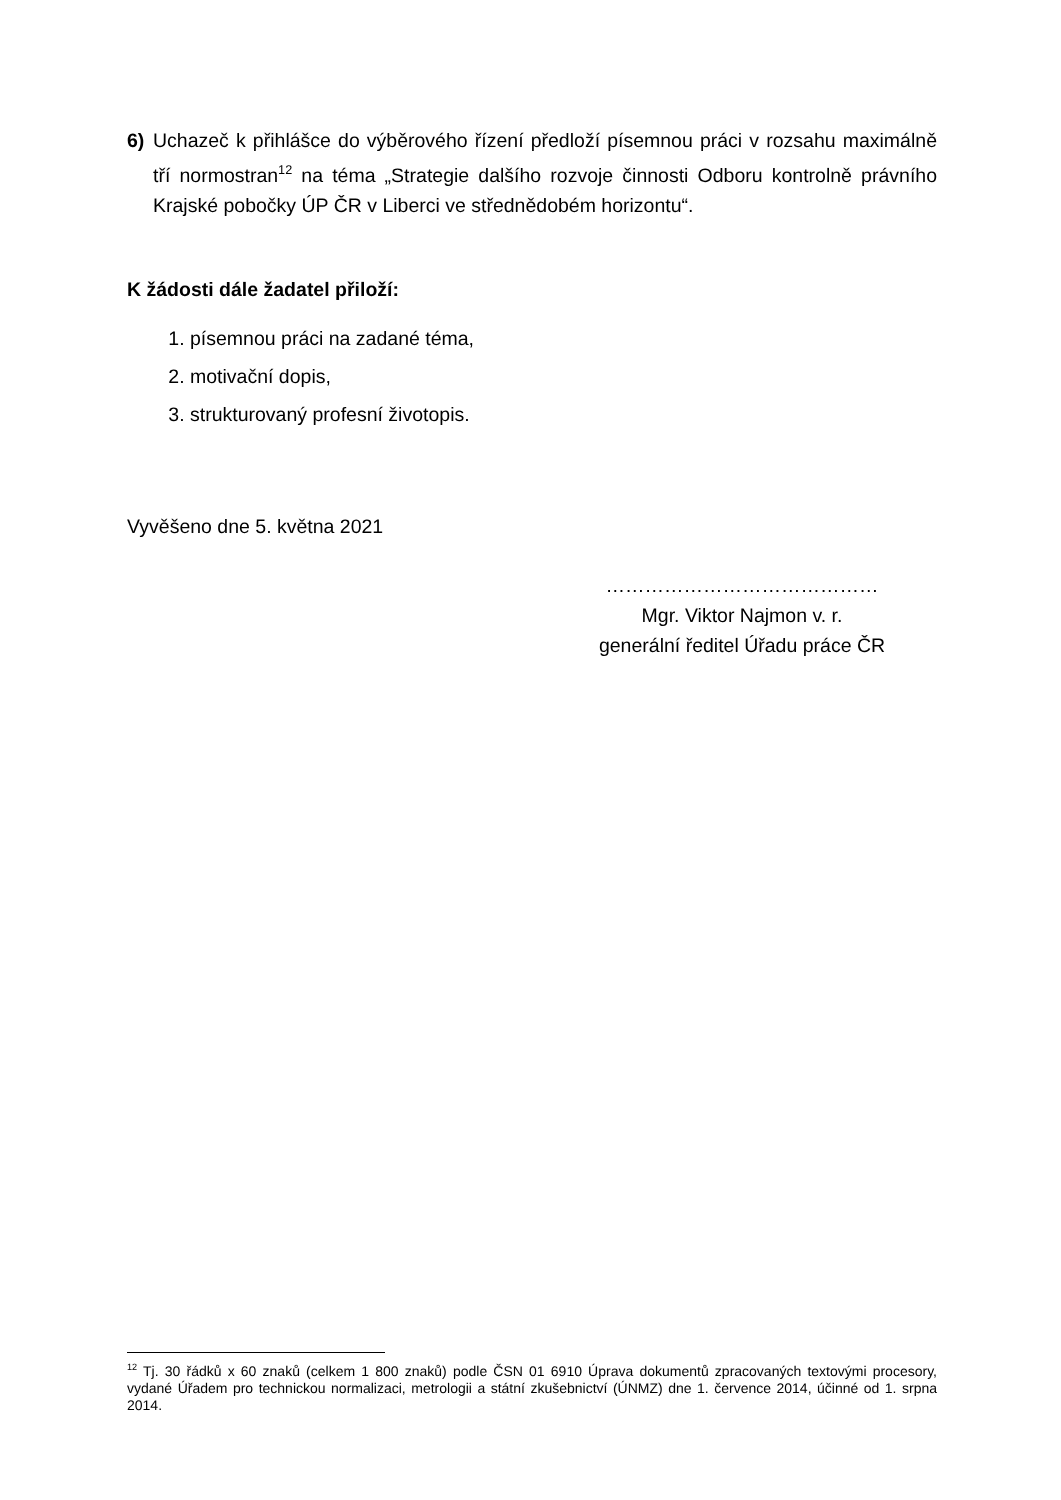6) Uchazeč k přihlášce do výběrového řízení předloží písemnou práci v rozsahu maximálně tří normostran<sup>12</sup> na téma „Strategie dalšího rozvoje činnosti Odboru kontrolně právního Krajské pobočky ÚP ČR v Liberci ve střednědobém horizontu“.
K žádosti dále žadatel přiloží:
1. písemnou práci na zadané téma,
2. motivační dopis,
3. strukturovaný profesní životopis.
Vyvěšeno dne 5. května 2021
……………………………………
Mgr. Viktor Najmon v. r.
generální ředitel Úřadu práce ČR
<sup>12</sup> Tj. 30 řádků x 60 znaků (celkem 1 800 znaků) podle ČSN 01 6910 Úprava dokumentů zpracovaných textovými procesory, vydané Úřadem pro technickou normalizaci, metrologii a státní zkušebnictví (ÚNMZ) dne 1. července 2014, účinné od 1. srpna 2014.